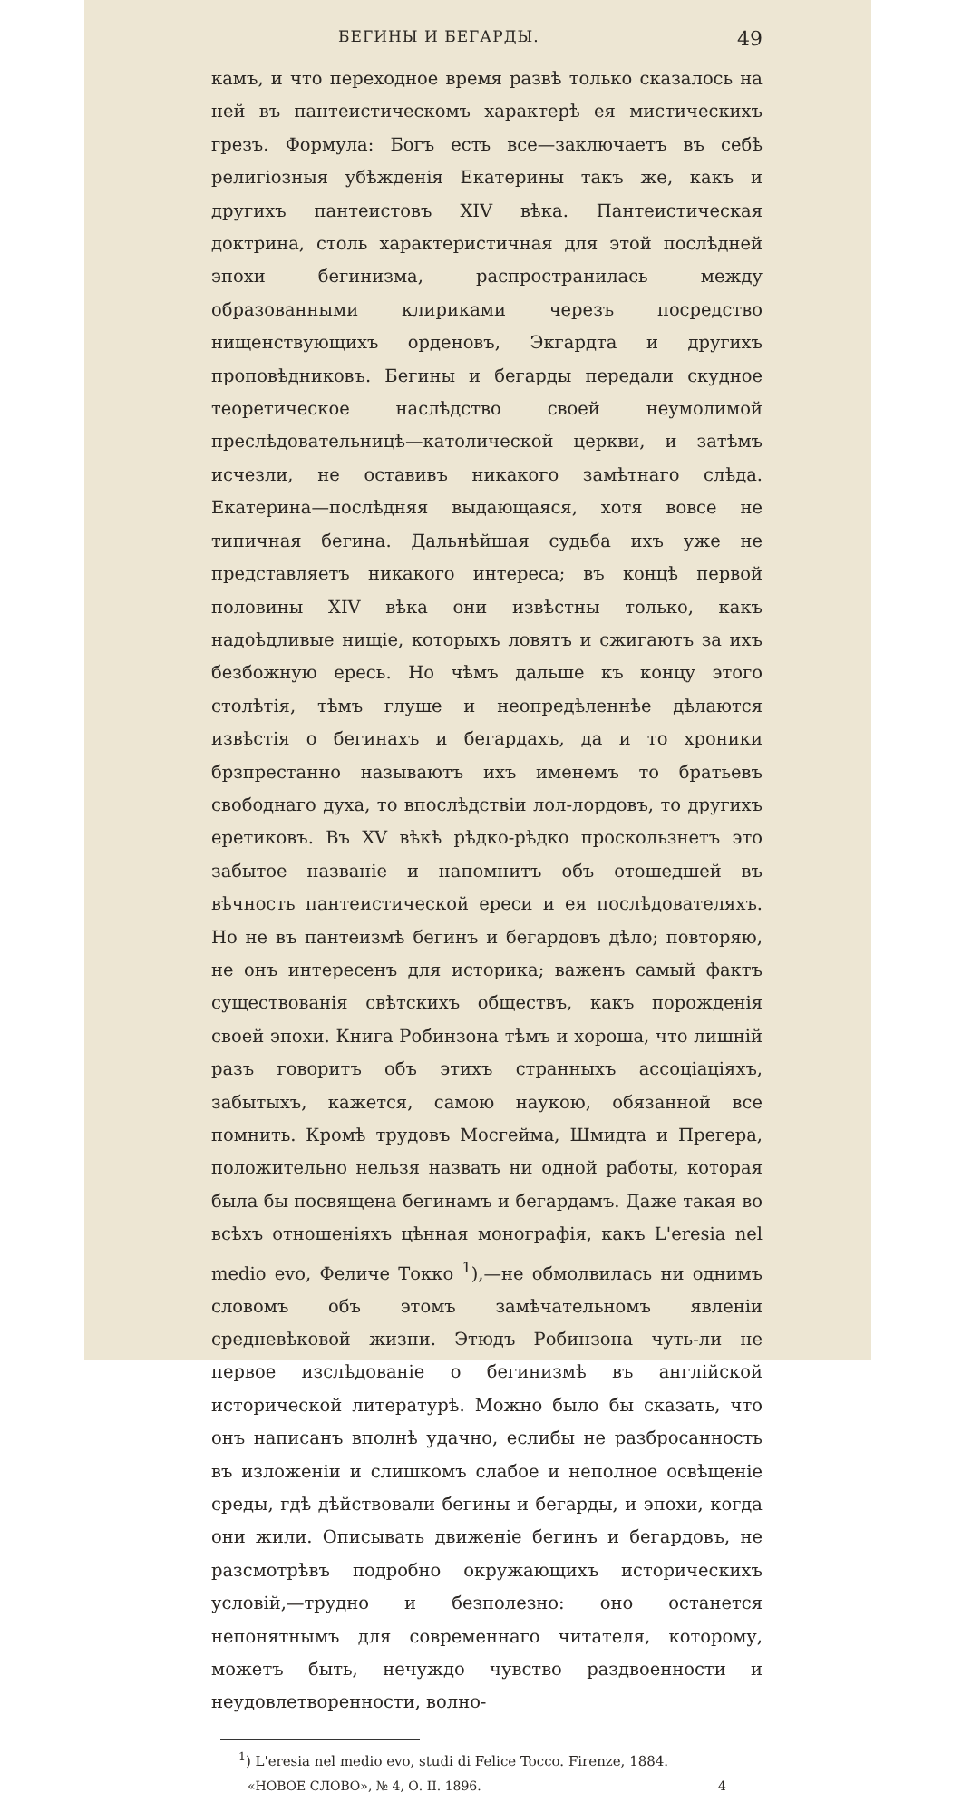БЕГИНЫ И БЕГАРДЫ. 49
камъ, и что переходное время развѣ только сказалось на ней въ пантеистическомъ характерѣ ея мистическихъ грезъ. Формула: Богъ есть все—заключаетъ въ себѣ религіозныя убѣжденія Екатерины такъ же, какъ и другихъ пантеистовъ XIV вѣка. Пантеистическая доктрина, столь характеристичная для этой послѣдней эпохи бегинизма, распространилась между образованными клириками черезъ посредство нищенствующихъ орденовъ, Экгардта и другихъ проповѣдниковъ. Бегины и бегарды передали скудное теоретическое наслѣдство своей неумолимой преслѣдовательницѣ—католической церкви, и затѣмъ исчезли, не оставивъ никакого замѣтнаго слѣда. Екатерина—послѣдняя выдающаяся, хотя вовсе не типичная бегина. Дальнѣйшая судьба ихъ уже не представляетъ никакого интереса; въ концѣ первой половины XIV вѣка они извѣстны только, какъ надоѣдливые нищіе, которыхъ ловятъ и сжигаютъ за ихъ безбожную ересь. Но чѣмъ дальше къ концу этого столѣтія, тѣмъ глуше и неопредѣленнѣе дѣлаются извѣстія о бегинахъ и бегардахъ, да и то хроники брзпрестанно называютъ ихъ именемъ то братьевъ свободнаго духа, то впослѣдствіи лол-лордовъ, то другихъ еретиковъ. Въ XV вѣкѣ рѣдко-рѣдко проскользнетъ это забытое названіе и напомнитъ объ отошедшей въ вѣчность пантеистической ереси и ея послѣдователяхъ. Но не въ пантеизмѣ бегинъ и бегардовъ дѣло; повторяю, не онъ интересенъ для историка; важенъ самый фактъ существованія свѣтскихъ обществъ, какъ порожденія своей эпохи. Книга Робинзона тѣмъ и хороша, что лишній разъ говоритъ объ этихъ странныхъ ассоціаціяхъ, забытыхъ, кажется, самою наукою, обязанной все помнить. Кромѣ трудовъ Мосгейма, Шмидта и Прегера, положительно нельзя назвать ни одной работы, которая была бы посвящена бегинамъ и бегардамъ. Даже такая во всѣхъ отношеніяхъ цѣнная монографія, какъ L'eresia nel medio evo, Феличе Токко <sup>1</sup>),—не обмолвилась ни однимъ словомъ объ этомъ замѣчательномъ явленіи средневѣковой жизни. Этюдъ Робинзона чуть-ли не первое изслѣдованіе о бегинизмѣ въ англійской исторической литературѣ. Можно было бы сказать, что онъ написанъ вполнѣ удачно, еслибы не разбросанность въ изложеніи и слишкомъ слабое и неполное освѣщеніе среды, гдѣ дѣйствовали бегины и бегарды, и эпохи, когда они жили. Описывать движеніе бегинъ и бегардовъ, не разсмотрѣвъ подробно окружающихъ историческихъ условій,—трудно и безполезно: оно останется непонятнымъ для современнаго читателя, которому, можетъ быть, нечуждо чувство раздвоенности и неудовлетворенности, волно-
<sup>1</sup>) L'eresia nel medio evo, studi di Felice Tocco. Firenze, 1884.
«НОВОЕ СЛОВО», № 4, О. II. 1896. 4